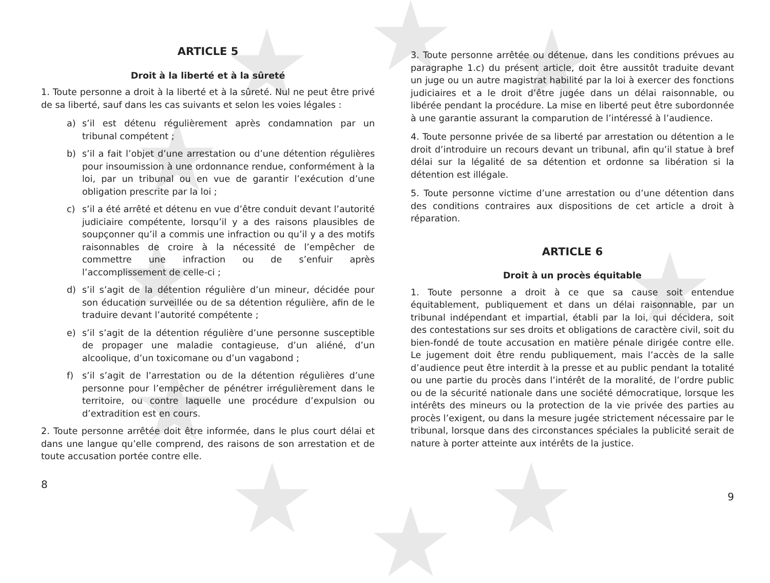ARTICLE 5
Droit à la liberté et à la sûreté
1. Toute personne a droit à la liberté et à la sûreté. Nul ne peut être privé de sa liberté, sauf dans les cas suivants et selon les voies légales :
a) s’il est détenu régulièrement après condamnation par un tribunal compétent ;
b) s’il a fait l’objet d’une arrestation ou d’une détention régulières pour insoumission à une ordonnance rendue, conformément à la loi, par un tribunal ou en vue de garantir l’exécution d’une obligation prescrite par la loi ;
c) s’il a été arrêté et détenu en vue d’être conduit devant l’autorité judiciaire compétente, lorsqu’il y a des raisons plausibles de soupçonner qu’il a commis une infraction ou qu’il y a des motifs raisonnables de croire à la nécessité de l’empêcher de commettre une infraction ou de s’enfuir après l’accomplissement de celle-ci ;
d) s’il s’agit de la détention régulière d’un mineur, décidée pour son éducation surveillée ou de sa détention régulière, afin de le traduire devant l’autorité compétente ;
e) s’il s’agit de la détention régulière d’une personne susceptible de propager une maladie contagieuse, d’un aliéné, d’un alcoolique, d’un toxicomane ou d’un vagabond ;
f) s’il s’agit de l’arrestation ou de la détention régulières d’une personne pour l’empêcher de pénétrer irrégulièrement dans le territoire, ou contre laquelle une procédure d’expulsion ou d’extradition est en cours.
2. Toute personne arrêtée doit être informée, dans le plus court délai et dans une langue qu’elle comprend, des raisons de son arrestation et de toute accusation portée contre elle.
8
3. Toute personne arrêtée ou détenue, dans les conditions prévues au paragraphe 1.c) du présent article, doit être aussitôt traduite devant un juge ou un autre magistrat habilité par la loi à exercer des fonctions judiciaires et a le droit d’être jugée dans un délai raisonnable, ou libérée pendant la procédure. La mise en liberté peut être subordonnée à une garantie assurant la comparution de l’intéressé à l’audience.
4. Toute personne privée de sa liberté par arrestation ou détention a le droit d’introduire un recours devant un tribunal, afin qu’il statue à bref délai sur la légalité de sa détention et ordonne sa libération si la détention est illégale.
5. Toute personne victime d’une arrestation ou d’une détention dans des conditions contraires aux dispositions de cet article a droit à réparation.
ARTICLE 6
Droit à un procès équitable
1. Toute personne a droit à ce que sa cause soit entendue équitablement, publiquement et dans un délai raisonnable, par un tribunal indépendant et impartial, établi par la loi, qui décidera, soit des contestations sur ses droits et obligations de caractère civil, soit du bien-fondé de toute accusation en matière pénale dirigée contre elle. Le jugement doit être rendu publiquement, mais l’accès de la salle d’audience peut être interdit à la presse et au public pendant la totalité ou une partie du procès dans l’intérêt de la moralité, de l’ordre public ou de la sécurité nationale dans une société démocratique, lorsque les intérêts des mineurs ou la protection de la vie privée des parties au procès l’exigent, ou dans la mesure jugée strictement nécessaire par le tribunal, lorsque dans des circonstances spéciales la publicité serait de nature à porter atteinte aux intérêts de la justice.
9